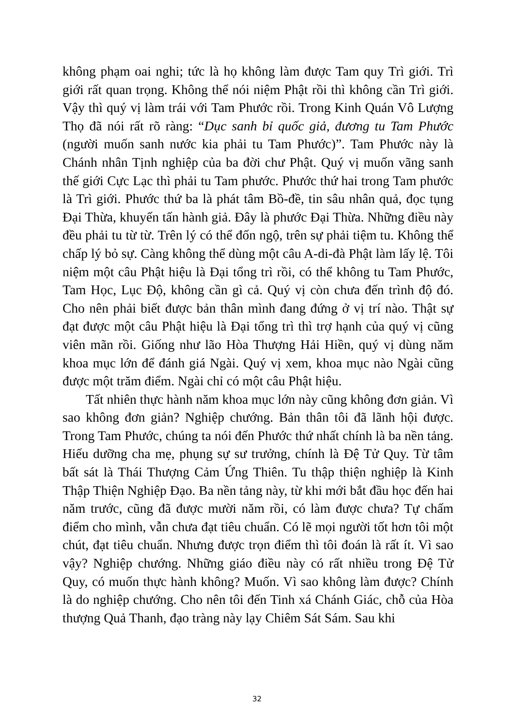không phạm oai nghi; tức là họ không làm được Tam quy Trì giới. Trì giới rất quan trọng. Không thể nói niệm Phật rồi thì không cần Trì giới. Vậy thì quý vị làm trái với Tam Phước rồi. Trong Kinh Quán Vô Lượng Thọ đã nói rất rõ ràng: “Dục sanh bỉ quốc giả, đương tu Tam Phước (người muốn sanh nước kia phải tu Tam Phước)”. Tam Phước này là Chánh nhân Tịnh nghiệp của ba đời chư Phật. Quý vị muốn vãng sanh thế giới Cực Lạc thì phải tu Tam phước. Phước thứ hai trong Tam phước là Trì giới. Phước thứ ba là phát tâm Bồ-đề, tin sâu nhân quả, đọc tụng Đại Thừa, khuyến tấn hành giả. Đây là phước Đại Thừa. Những điều này đều phải tu từ từ. Trên lý có thể đốn ngộ, trên sự phải tiệm tu. Không thể chấp lý bỏ sự. Càng không thể dùng một câu A-di-đà Phật làm lấy lệ. Tôi niệm một câu Phật hiệu là Đại tổng trì rồi, có thể không tu Tam Phước, Tam Học, Lục Độ, không cần gì cả. Quý vị còn chưa đến trình độ đó. Cho nên phải biết được bản thân mình đang đứng ở vị trí nào. Thật sự đạt được một câu Phật hiệu là Đại tổng trì thì trợ hạnh của quý vị cũng viên mãn rồi. Giống như lão Hòa Thượng Hải Hiền, quý vị dùng năm khoa mục lớn để đánh giá Ngài. Quý vị xem, khoa mục nào Ngài cũng được một trăm điểm. Ngài chỉ có một câu Phật hiệu.
Tất nhiên thực hành năm khoa mục lớn này cũng không đơn giản. Vì sao không đơn giản? Nghiệp chướng. Bản thân tôi đã lãnh hội được. Trong Tam Phước, chúng ta nói đến Phước thứ nhất chính là ba nền tảng. Hiếu dưỡng cha mẹ, phụng sự sư trưởng, chính là Đệ Tử Quy. Từ tâm bất sát là Thái Thượng Cảm Ứng Thiên. Tu thập thiện nghiệp là Kinh Thập Thiện Nghiệp Đạo. Ba nền tảng này, từ khi mới bắt đầu học đến hai năm trước, cũng đã được mười năm rồi, có làm được chưa? Tự chấm điểm cho mình, vẫn chưa đạt tiêu chuẩn. Có lẽ mọi người tốt hơn tôi một chút, đạt tiêu chuẩn. Nhưng được trọn điểm thì tôi đoán là rất ít. Vì sao vậy? Nghiệp chướng. Những giáo điều này có rất nhiều trong Đệ Tử Quy, có muốn thực hành không? Muốn. Vì sao không làm được? Chính là do nghiệp chướng. Cho nên tôi đến Tinh xá Chánh Giác, chỗ của Hòa thượng Quả Thanh, đạo tràng này lạy Chiêm Sát Sám. Sau khi
32